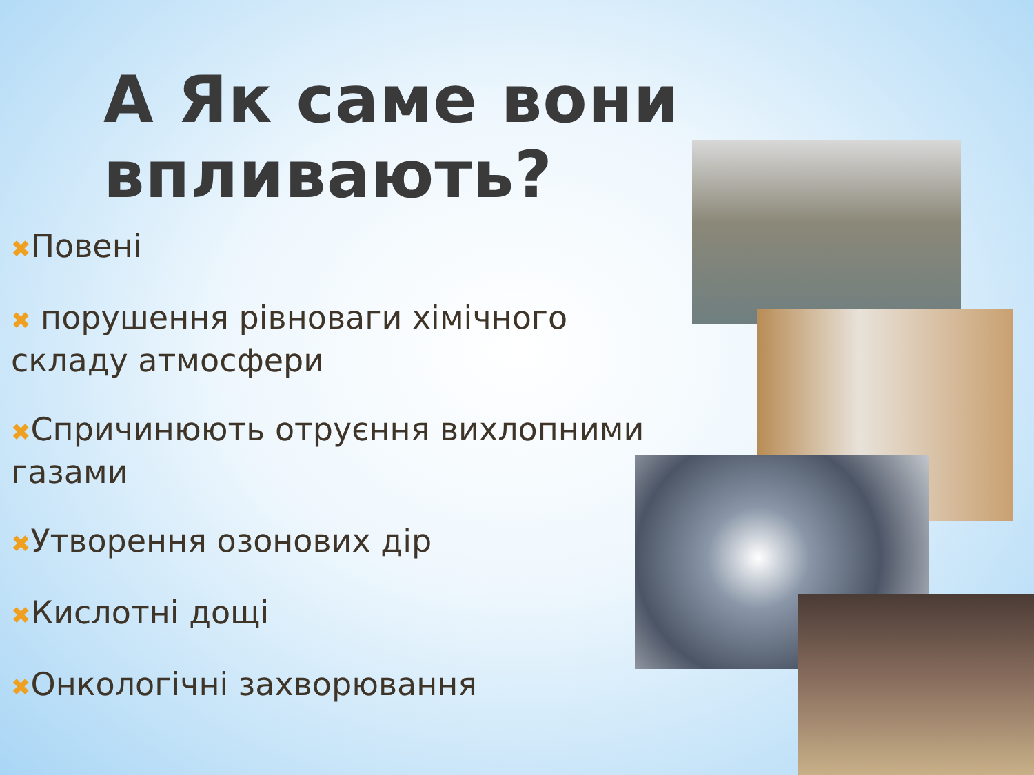А Як саме вони впливають?
✖Повені
✖ порушення рівноваги хімічного складу атмосфери
✖Спричинюють отруєння вихлопними газами
✖Утворення озонових дір
✖Кислотні дощі
✖Онкологічні захворювання